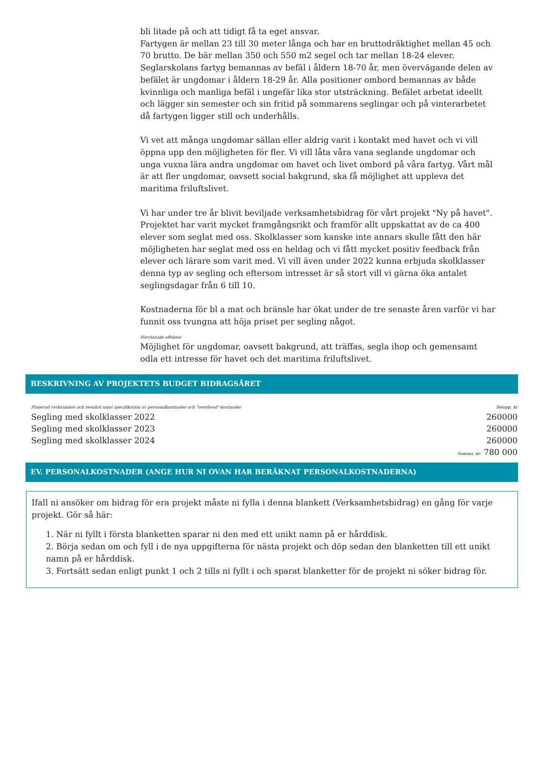bli litade på och att tidigt få ta eget ansvar.
Fartygen är mellan 23 till 30 meter långa och har en bruttodräktighet mellan 45 och 70 brutto. De bär mellan 350 och 550 m2 segel och tar mellan 18-24 elever.
Seglarskolans fartyg bemannas av befäl i åldern 18-70 år, men övervägande delen av befälet är ungdomar i åldern 18-29 år. Alla positioner ombord bemannas av både kvinnliga och manliga befäl i ungefär lika stor utsträckning. Befälet arbetat ideellt och lägger sin semester och sin fritid på sommarens seglingar och på vinterarbetet då fartygen ligger still och underhålls.
Vi vet att många ungdomar sällan eller aldrig varit i kontakt med havet och vi vill öppna upp den möjligheten för fler. Vi vill låta våra vana seglande ungdomar och unga vuxna lära andra ungdomar om havet och livet ombord på våra fartyg. Vårt mål är att fler ungdomar, oavsett social bakgrund, ska få möjlighet att uppleva det maritima friluftslivet.
Vi har under tre år blivit beviljade verksamhetsbidrag för vårt projekt "Ny på havet". Projektet har varit mycket framgångsrikt och framför allt uppskattat av de ca 400 elever som seglat med oss. Skolklasser som kanske inte annars skulle fått den här möjligheten har seglat med oss en heldag och vi fått mycket positiv feedback från elever och lärare som varit med. Vi vill även under 2022 kunna erbjuda skolklasser denna typ av segling och eftersom intresset är så stort vill vi gärna öka antalet seglingsdagar från 6 till 10.
Kostnaderna för bl a mat och bränsle har ökat under de tre senaste åren varför vi har funnit oss tvungna att höja priset per segling något.
Förväntade effekter
Möjlighet för ungdomar, oavsett bakgrund, att träffas, segla ihop och gemensamt odla ett intresse för havet och det maritima friluftslivet.
BESKRIVNING AV PROJEKTETS BUDGET BIDRAGSÅRET
| Planerad verksamhet och resultat samt specifikation av personalkostnader och "overhead"-kostnader | Belopp, kr |
| --- | --- |
| Segling med skolklasser 2022 | 260000 |
| Segling med skolklasser 2023 | 260000 |
| Segling med skolklasser 2024 | 260000 |
| | Summa, kr: 780 000 |
EV. PERSONALKOSTNADER (ANGE HUR NI OVAN HAR BERÄKNAT PERSONALKOSTNADERNA)
Ifall ni ansöker om bidrag för era projekt måste ni fylla i denna blankett (Verksamhetsbidrag) en gång för varje projekt. Gör så här:
1. När ni fyllt i första blanketten sparar ni den med ett unikt namn på er hårddisk.
2. Börja sedan om och fyll i de nya uppgifterna för nästa projekt och döp sedan den blanketten till ett unikt namn på er hårddisk.
3. Fortsätt sedan enligt punkt 1 och 2 tills ni fyllt i och sparat blanketter för de projekt ni söker bidrag för.